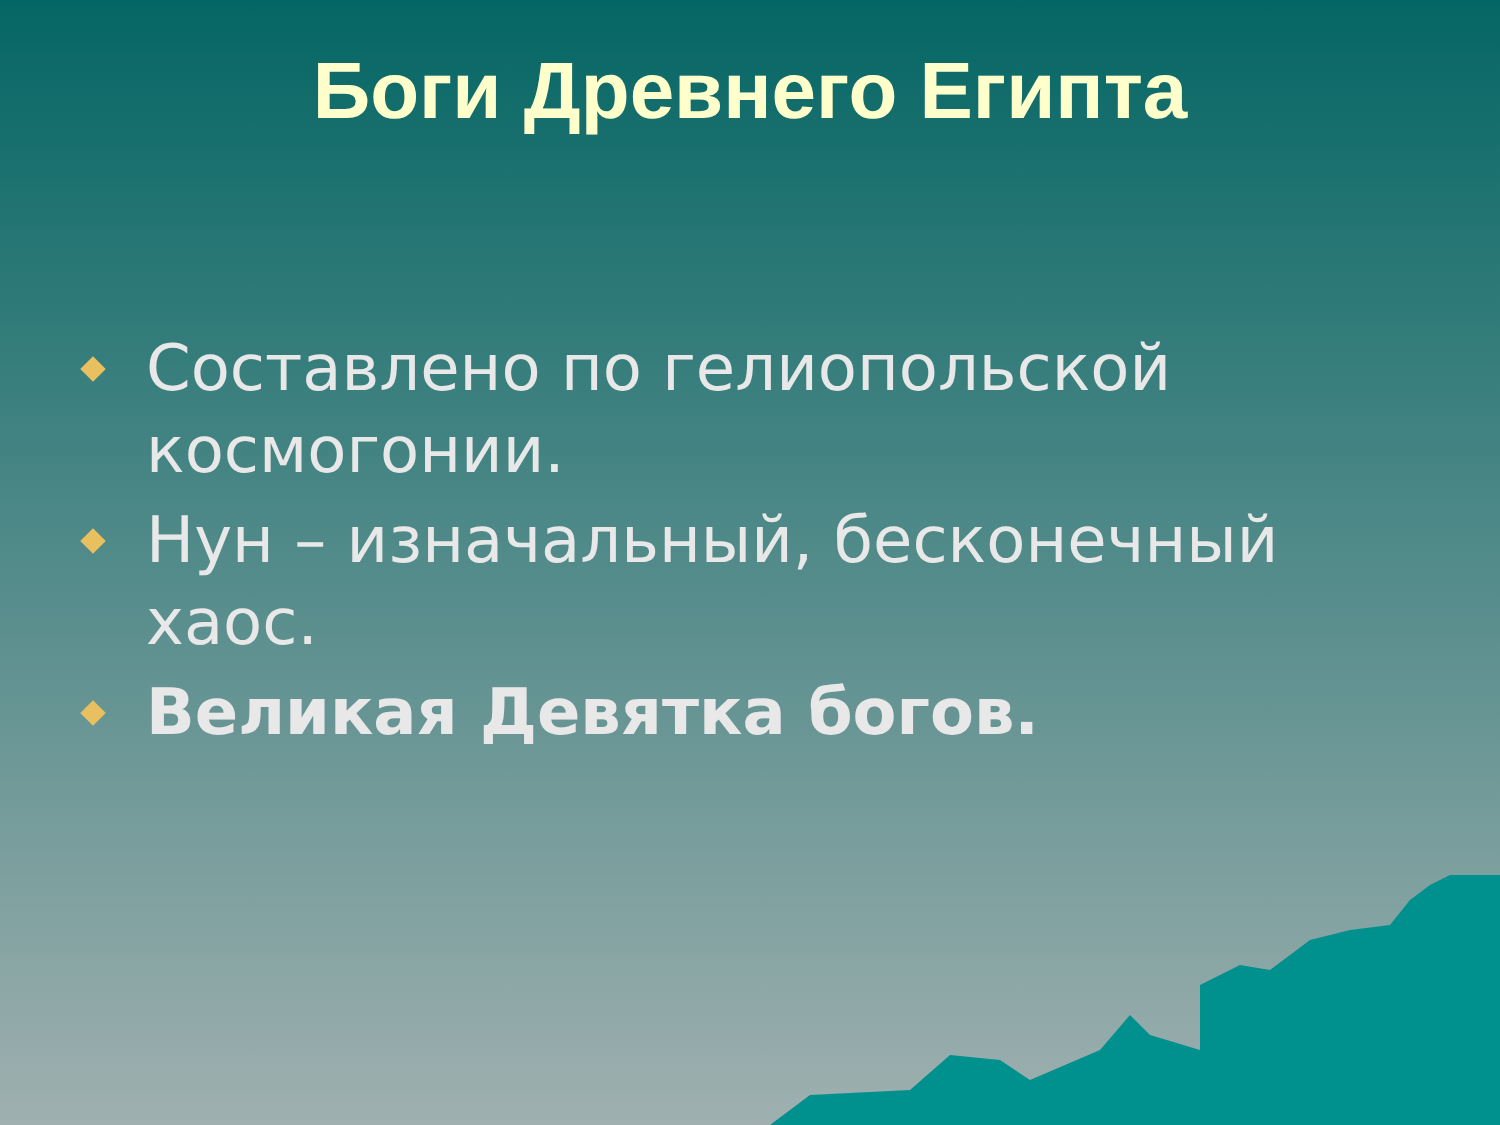Боги Древнего Египта
Составлено по гелиопольской космогонии.
Нун – изначальный, бесконечный хаос.
Великая Девятка богов.